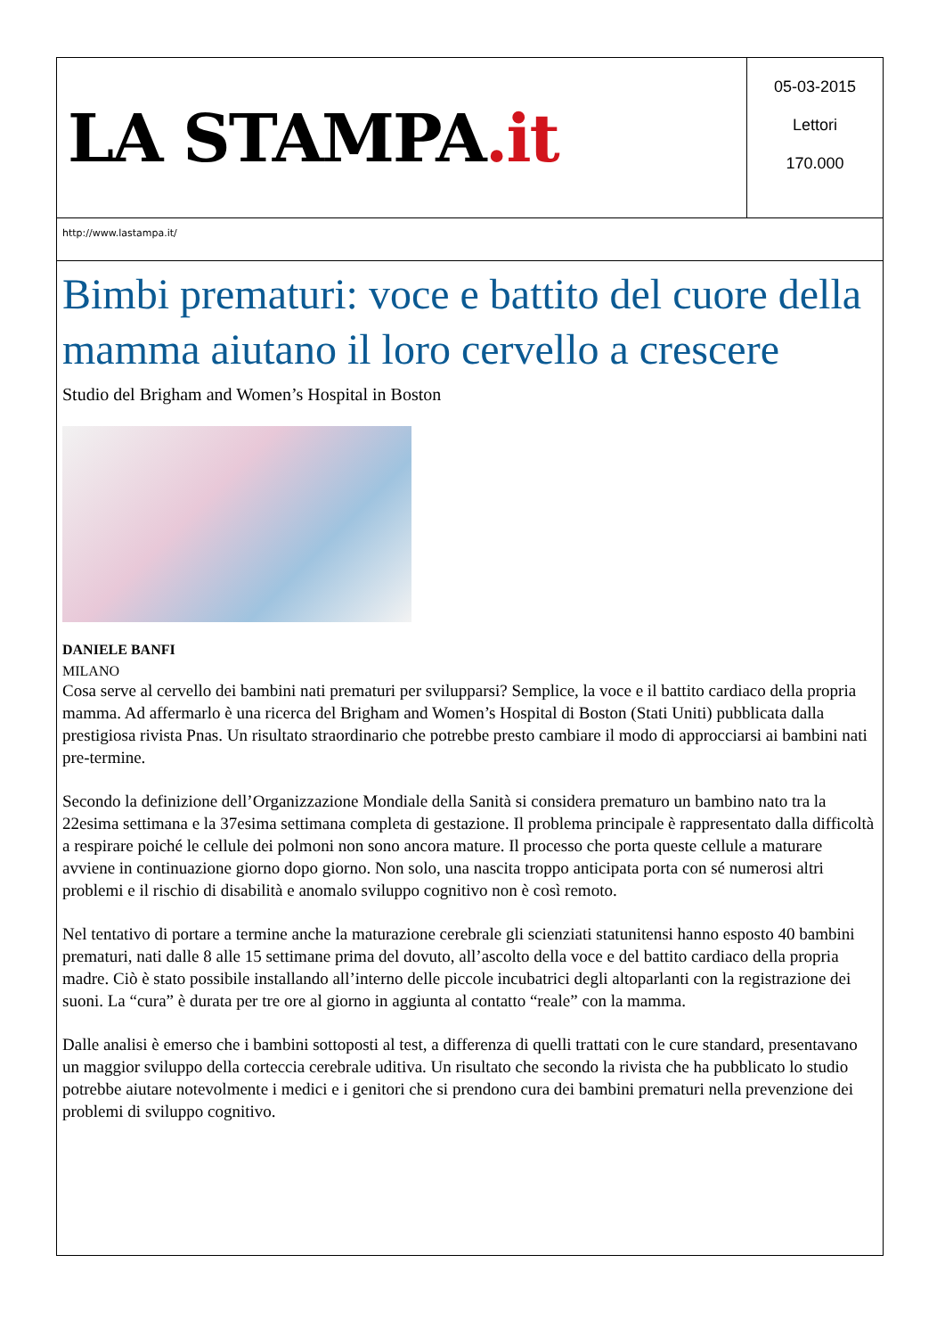LA STAMPA.it
05-03-2015
Lettori
170.000
http://www.lastampa.it/
Bimbi prematuri: voce e battito del cuore della mamma aiutano il loro cervello a crescere
Studio del Brigham and Women’s Hospital in Boston
DANIELE BANFI
MILANO
Cosa serve al cervello dei bambini nati prematuri per svilupparsi? Semplice, la voce e il battito cardiaco della propria mamma. Ad affermarlo è una ricerca del Brigham and Women’s Hospital di Boston (Stati Uniti) pubblicata dalla prestigiosa rivista Pnas. Un risultato straordinario che potrebbe presto cambiare il modo di approcciarsi ai bambini nati pre-termine.
Secondo la definizione dell’Organizzazione Mondiale della Sanità si considera prematuro un bambino nato tra la 22esima settimana e la 37esima settimana completa di gestazione. Il problema principale è rappresentato dalla difficoltà a respirare poiché le cellule dei polmoni non sono ancora mature. Il processo che porta queste cellule a maturare avviene in continuazione giorno dopo giorno. Non solo, una nascita troppo anticipata porta con sé numerosi altri problemi e il rischio di disabilità e anomalo sviluppo cognitivo non è così remoto.
Nel tentativo di portare a termine anche la maturazione cerebrale gli scienziati statunitensi hanno esposto 40 bambini prematuri, nati dalle 8 alle 15 settimane prima del dovuto, all’ascolto della voce e del battito cardiaco della propria madre. Ciò è stato possibile installando all’interno delle piccole incubatrici degli altoparlanti con la registrazione dei suoni. La “cura” è durata per tre ore al giorno in aggiunta al contatto “reale” con la mamma.
Dalle analisi è emerso che i bambini sottoposti al test, a differenza di quelli trattati con le cure standard, presentavano un maggior sviluppo della corteccia cerebrale uditiva. Un risultato che secondo la rivista che ha pubblicato lo studio potrebbe aiutare notevolmente i medici e i genitori che si prendono cura dei bambini prematuri nella prevenzione dei problemi di sviluppo cognitivo.